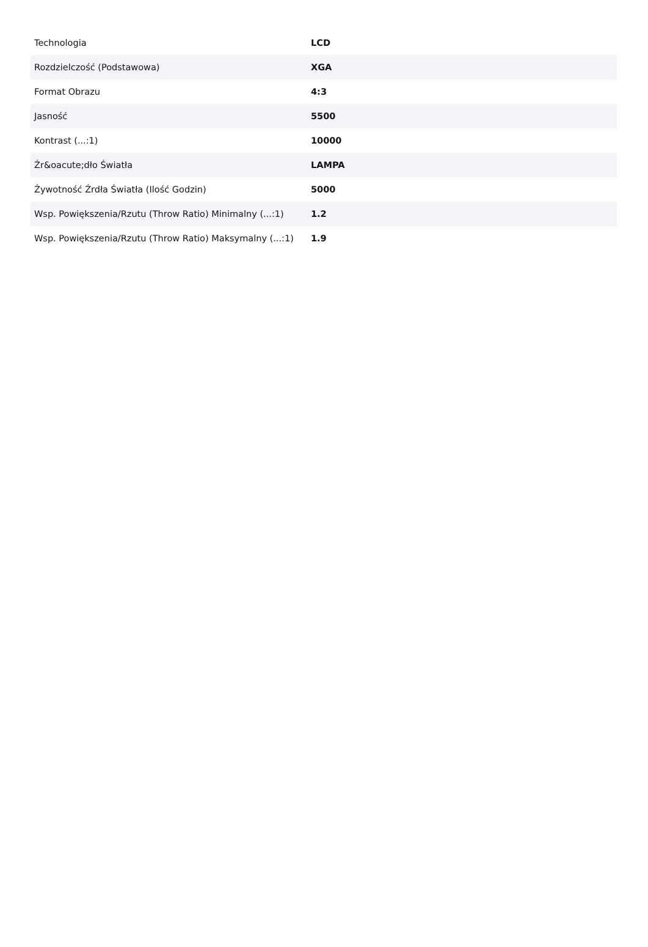| Technologia | LCD |
| Rozdzielczość (Podstawowa) | XGA |
| Format Obrazu | 4:3 |
| Jasność | 5500 |
| Kontrast (...:1) | 10000 |
| Źr&oacute;dło Światła | LAMPA |
| Żywotność Źrdła Światła (Ilość Godzin) | 5000 |
| Wsp. Powiększenia/Rzutu (Throw Ratio) Minimalny (...:1) | 1.2 |
| Wsp. Powiększenia/Rzutu (Throw Ratio) Maksymalny (...:1) | 1.9 |